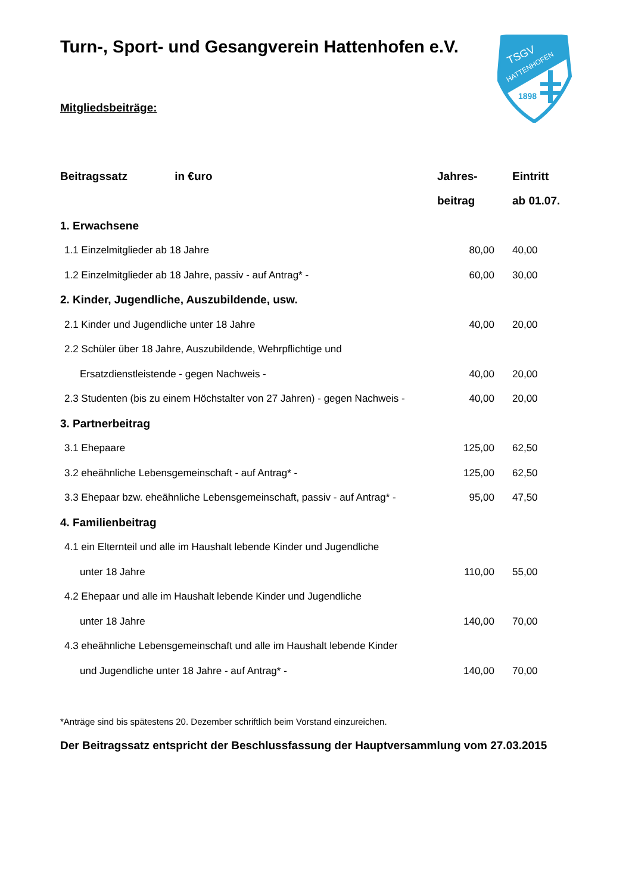Turn-, Sport- und Gesangverein Hattenhofen e.V.
TSGV
HATTENHOFEN
1898
Mitgliedsbeiträge:
| Beitragssatz in €uro | Jahres- | Eintritt |
| --- | --- | --- |
| | beitrag | ab 01.07. |
| 1. Erwachsene | | |
| 1.1 Einzelmitglieder ab 18 Jahre | 80,00 | 40,00 |
| 1.2 Einzelmitglieder ab 18 Jahre, passiv - auf Antrag* - | 60,00 | 30,00 |
| 2. Kinder, Jugendliche, Auszubildende, usw. | | |
| 2.1 Kinder und Jugendliche unter 18 Jahre | 40,00 | 20,00 |
| 2.2 Schüler über 18 Jahre, Auszubildende, Wehrpflichtige und | | |
| Ersatzdienstleistende - gegen Nachweis - | 40,00 | 20,00 |
| 2.3 Studenten (bis zu einem Höchstalter von 27 Jahren) - gegen Nachweis - | 40,00 | 20,00 |
| 3. Partnerbeitrag | | |
| 3.1 Ehepaare | 125,00 | 62,50 |
| 3.2 eheähnliche Lebensgemeinschaft - auf Antrag* - | 125,00 | 62,50 |
| 3.3 Ehepaar bzw. eheähnliche Lebensgemeinschaft, passiv - auf Antrag* - | 95,00 | 47,50 |
| 4. Familienbeitrag | | |
| 4.1 ein Elternteil und alle im Haushalt lebende Kinder und Jugendliche | | |
| unter 18 Jahre | 110,00 | 55,00 |
| 4.2 Ehepaar und alle im Haushalt lebende Kinder und Jugendliche | | |
| unter 18 Jahre | 140,00 | 70,00 |
| 4.3 eheähnliche Lebensgemeinschaft und alle im Haushalt lebende Kinder | | |
| und Jugendliche unter 18 Jahre - auf Antrag* - | 140,00 | 70,00 |
*Anträge sind bis spätestens 20. Dezember schriftlich beim Vorstand einzureichen.
Der Beitragssatz entspricht der Beschlussfassung der Hauptversammlung vom 27.03.2015